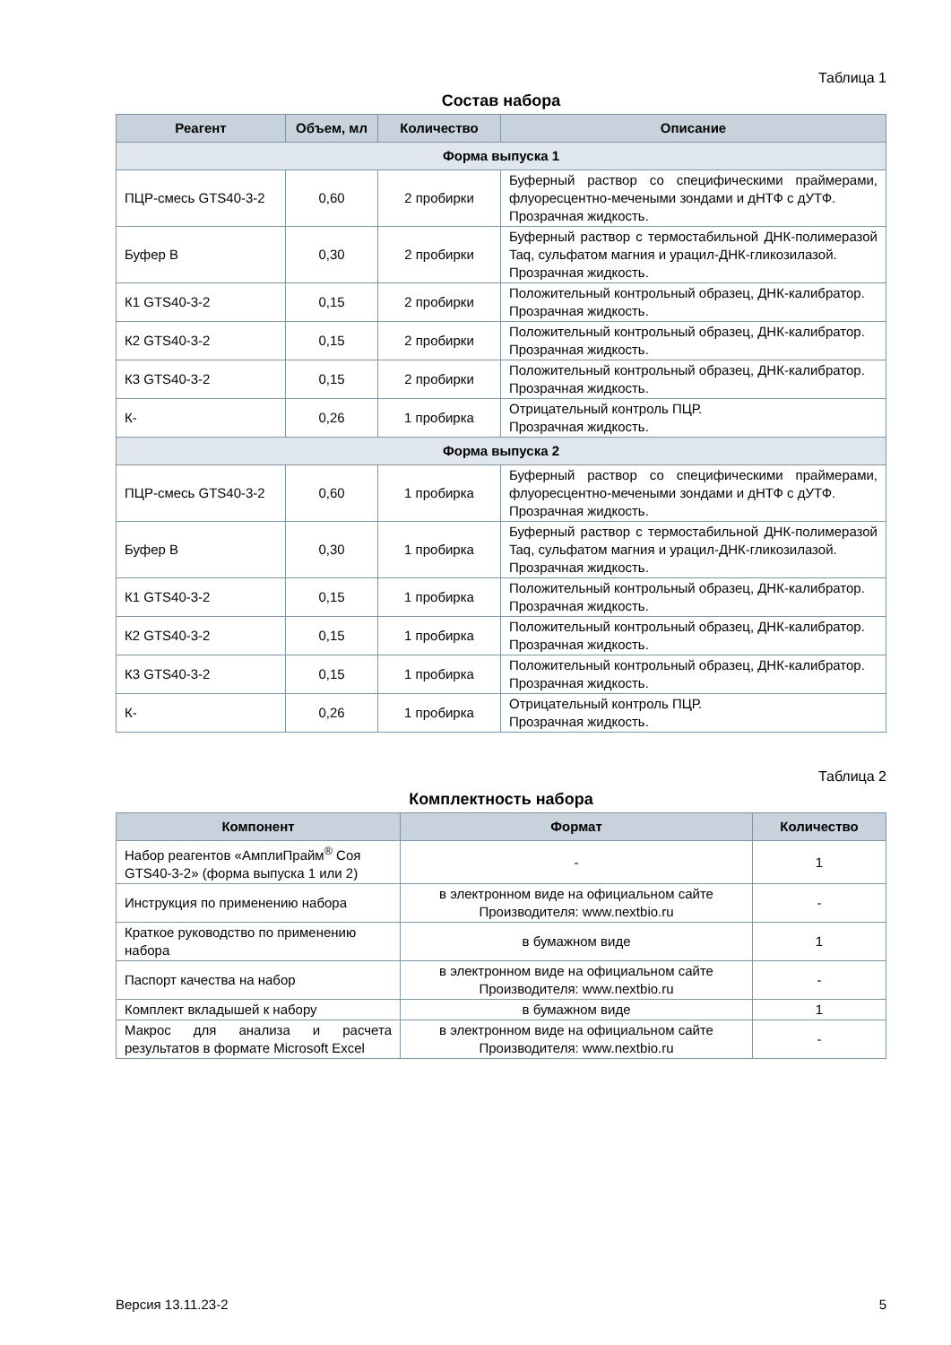Таблица 1
Состав набора
| Реагент | Объем, мл | Количество | Описание |
| --- | --- | --- | --- |
| Форма выпуска 1 | | | |
| ПЦР-смесь GTS40-3-2 | 0,60 | 2 пробирки | Буферный раствор со специфическими праймерами, флуоресцентно-мечеными зондами и дНТФ с дУТФ. Прозрачная жидкость. |
| Буфер В | 0,30 | 2 пробирки | Буферный раствор с термостабильной ДНК-полимеразой Taq, сульфатом магния и урацил-ДНК-гликозилазой. Прозрачная жидкость. |
| К1 GTS40-3-2 | 0,15 | 2 пробирки | Положительный контрольный образец, ДНК-калибратор. Прозрачная жидкость. |
| К2 GTS40-3-2 | 0,15 | 2 пробирки | Положительный контрольный образец, ДНК-калибратор. Прозрачная жидкость. |
| К3 GTS40-3-2 | 0,15 | 2 пробирки | Положительный контрольный образец, ДНК-калибратор. Прозрачная жидкость. |
| К- | 0,26 | 1 пробирка | Отрицательный контроль ПЦР. Прозрачная жидкость. |
| Форма выпуска 2 | | | |
| ПЦР-смесь GTS40-3-2 | 0,60 | 1 пробирка | Буферный раствор со специфическими праймерами, флуоресцентно-мечеными зондами и дНТФ с дУТФ. Прозрачная жидкость. |
| Буфер В | 0,30 | 1 пробирка | Буферный раствор с термостабильной ДНК-полимеразой Taq, сульфатом магния и урацил-ДНК-гликозилазой. Прозрачная жидкость. |
| К1 GTS40-3-2 | 0,15 | 1 пробирка | Положительный контрольный образец, ДНК-калибратор. Прозрачная жидкость. |
| К2 GTS40-3-2 | 0,15 | 1 пробирка | Положительный контрольный образец, ДНК-калибратор. Прозрачная жидкость. |
| К3 GTS40-3-2 | 0,15 | 1 пробирка | Положительный контрольный образец, ДНК-калибратор. Прозрачная жидкость. |
| К- | 0,26 | 1 пробирка | Отрицательный контроль ПЦР. Прозрачная жидкость. |
Таблица 2
Комплектность набора
| Компонент | Формат | Количество |
| --- | --- | --- |
| Набор реагентов «АмплиПрайм<sup>®</sup> Соя GTS40-3-2» (форма выпуска 1 или 2) | - | 1 |
| Инструкция по применению набора | в электронном виде на официальном сайте Производителя: www.nextbio.ru | - |
| Краткое руководство по применению набора | в бумажном виде | 1 |
| Паспорт качества на набор | в электронном виде на официальном сайте Производителя: www.nextbio.ru | - |
| Комплект вкладышей к набору | в бумажном виде | 1 |
| Макрос для анализа и расчета результатов в формате Microsoft Excel | в электронном виде на официальном сайте Производителя: www.nextbio.ru | - |
Версия 13.11.23-2 5